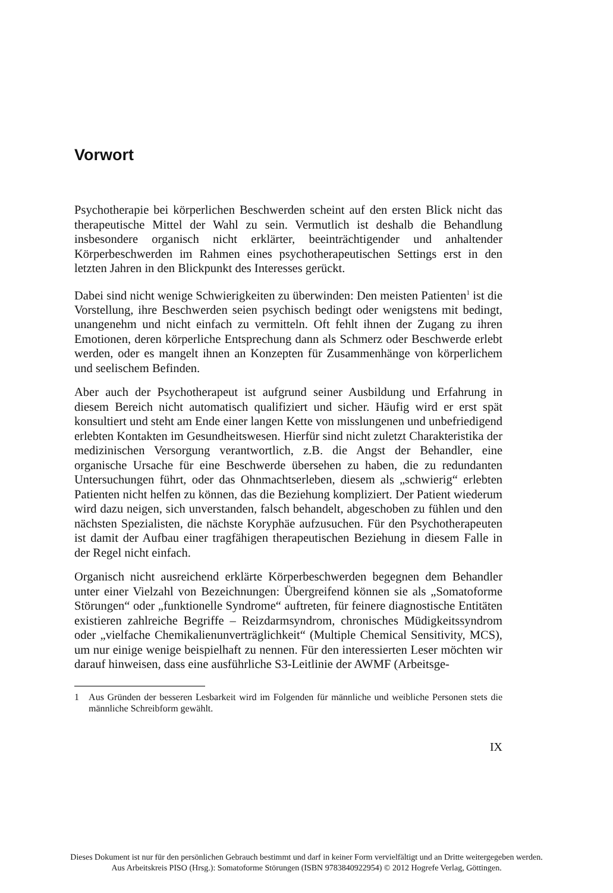Vorwort
Psychotherapie bei körperlichen Beschwerden scheint auf den ersten Blick nicht das therapeutische Mittel der Wahl zu sein. Vermutlich ist deshalb die Behandlung insbesondere organisch nicht erklärter, beeinträchtigender und anhaltender Körperbeschwerden im Rahmen eines psychotherapeutischen Settings erst in den letzten Jahren in den Blickpunkt des Interesses gerückt.
Dabei sind nicht wenige Schwierigkeiten zu überwinden: Den meisten Patienten<sup>1</sup> ist die Vorstellung, ihre Beschwerden seien psychisch bedingt oder wenigstens mit bedingt, unangenehm und nicht einfach zu vermitteln. Oft fehlt ihnen der Zugang zu ihren Emotionen, deren körperliche Entsprechung dann als Schmerz oder Beschwerde erlebt werden, oder es mangelt ihnen an Konzepten für Zusammenhänge von körperlichem und seelischem Befinden.
Aber auch der Psychotherapeut ist aufgrund seiner Ausbildung und Erfahrung in diesem Bereich nicht automatisch qualifiziert und sicher. Häufig wird er erst spät konsultiert und steht am Ende einer langen Kette von misslungenen und unbefriedigend erlebten Kontakten im Gesundheitswesen. Hierfür sind nicht zuletzt Charakteristika der medizinischen Versorgung verantwortlich, z.B. die Angst der Behandler, eine organische Ursache für eine Beschwerde übersehen zu haben, die zu redundanten Untersuchungen führt, oder das Ohnmachtserleben, diesem als „schwierig“ erlebten Patienten nicht helfen zu können, das die Beziehung kompliziert. Der Patient wiederum wird dazu neigen, sich unverstanden, falsch behandelt, abgeschoben zu fühlen und den nächsten Spezialisten, die nächste Koryphäe aufzusuchen. Für den Psychotherapeuten ist damit der Aufbau einer tragfähigen therapeutischen Beziehung in diesem Falle in der Regel nicht einfach.
Organisch nicht ausreichend erklärte Körperbeschwerden begegnen dem Behandler unter einer Vielzahl von Bezeichnungen: Übergreifend können sie als „Somatoforme Störungen“ oder „funktionelle Syndrome“ auftreten, für feinere diagnostische Entitäten existieren zahlreiche Begriffe – Reizdarmsyndrom, chronisches Müdigkeitssyndrom oder „vielfache Chemikalienunverträglichkeit“ (Multiple Chemical Sensitivity, MCS), um nur einige wenige beispielhaft zu nennen. Für den interessierten Leser möchten wir darauf hinweisen, dass eine ausführliche S3-Leitlinie der AWMF (Arbeitsge-
1 Aus Gründen der besseren Lesbarkeit wird im Folgenden für männliche und weibliche Personen stets die männliche Schreibform gewählt.
IX
Dieses Dokument ist nur für den persönlichen Gebrauch bestimmt und darf in keiner Form vervielfältigt und an Dritte weitergegeben werden.
Aus Arbeitskreis PISO (Hrsg.): Somatoforme Störungen (ISBN 9783840922954) © 2012 Hogrefe Verlag, Göttingen.